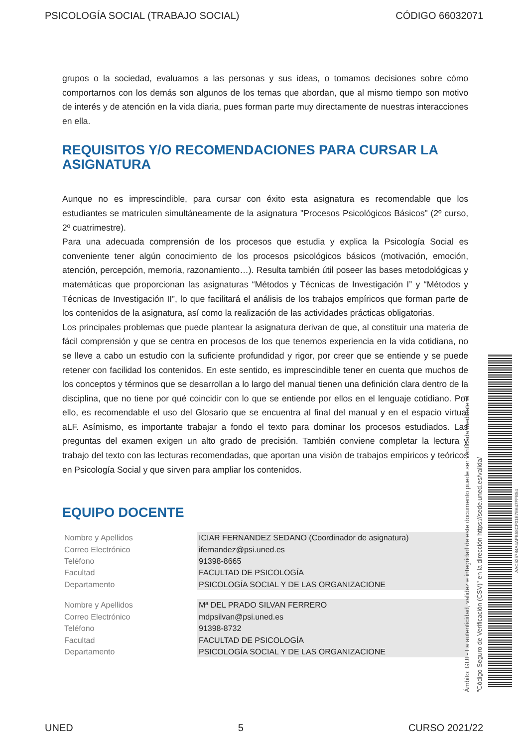PSICOLOGÍA SOCIAL (TRABAJO SOCIAL) CÓDIGO 66032071
grupos o la sociedad, evaluamos a las personas y sus ideas, o tomamos decisiones sobre cómo comportarnos con los demás son algunos de los temas que abordan, que al mismo tiempo son motivo de interés y de atención en la vida diaria, pues forman parte muy directamente de nuestras interacciones en ella.
REQUISITOS Y/O RECOMENDACIONES PARA CURSAR LA ASIGNATURA
Aunque no es imprescindible, para cursar con éxito esta asignatura es recomendable que los estudiantes se matriculen simultáneamente de la asignatura "Procesos Psicológicos Básicos" (2º curso, 2º cuatrimestre).
Para una adecuada comprensión de los procesos que estudia y explica la Psicología Social es conveniente tener algún conocimiento de los procesos psicológicos básicos (motivación, emoción, atención, percepción, memoria, razonamiento…). Resulta también útil poseer las bases metodológicas y matemáticas que proporcionan las asignaturas “Métodos y Técnicas de Investigación I” y “Métodos y Técnicas de Investigación II”, lo que facilitará el análisis de los trabajos empíricos que forman parte de los contenidos de la asignatura, así como la realización de las actividades prácticas obligatorias.
Los principales problemas que puede plantear la asignatura derivan de que, al constituir una materia de fácil comprensión y que se centra en procesos de los que tenemos experiencia en la vida cotidiana, no se lleve a cabo un estudio con la suficiente profundidad y rigor, por creer que se entiende y se puede retener con facilidad los contenidos. En este sentido, es imprescindible tener en cuenta que muchos de los conceptos y términos que se desarrollan a lo largo del manual tienen una definición clara dentro de la disciplina, que no tiene por qué coincidir con lo que se entiende por ellos en el lenguaje cotidiano. Por ello, es recomendable el uso del Glosario que se encuentra al final del manual y en el espacio virtual aLF. Asímismo, es importante trabajar a fondo el texto para dominar los procesos estudiados. Las preguntas del examen exigen un alto grado de precisión. También conviene completar la lectura y trabajo del texto con las lecturas recomendadas, que aportan una visión de trabajos empíricos y teóricos en Psicología Social y que sirven para ampliar los contenidos.
EQUIPO DOCENTE
| Nombre y Apellidos | ICIAR FERNANDEZ SEDANO (Coordinador de asignatura) |
| Correo Electrónico | ifernandez@psi.uned.es |
| Teléfono | 91398-8665 |
| Facultad | FACULTAD DE PSICOLOGÍA |
| Departamento | PSICOLOGÍA SOCIAL Y DE LAS ORGANIZACIONE |
| Nombre y Apellidos | Mª DEL PRADO SILVAN FERRERO |
| Correo Electrónico | mdpsilvan@psi.uned.es |
| Teléfono | 91398-8732 |
| Facultad | FACULTAD DE PSICOLOGÍA |
| Departamento | PSICOLOGÍA SOCIAL Y DE LAS ORGANIZACIONE |
Ámbito: GUI - La autenticidad, validez e integridad de este documento puede ser verificada mediante el
"Código Seguro de Verificación (CSV)" en la dirección https://sede.uned.es/valida/
AAC525784A4AFB58CF01E7E647FFB54
UNED 5 CURSO 2021/22